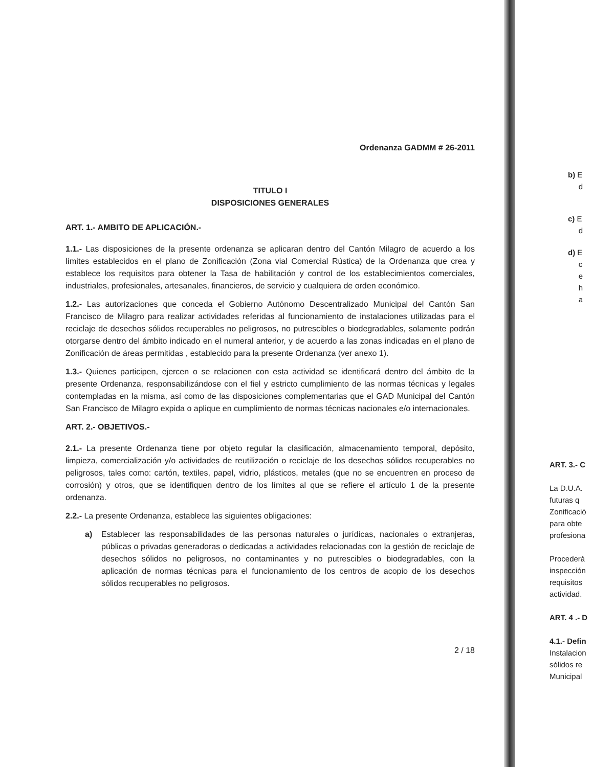Ordenanza GADMM # 26-2011
TITULO I
DISPOSICIONES GENERALES
ART. 1.- AMBITO DE APLICACIÓN.-
1.1.- Las disposiciones de la presente ordenanza se aplicaran dentro del Cantón Milagro de acuerdo a los límites establecidos en el plano de Zonificación (Zona vial Comercial Rústica) de la Ordenanza que crea y establece los requisitos para obtener la Tasa de habilitación y control de los establecimientos comerciales, industriales, profesionales, artesanales, financieros, de servicio y cualquiera de orden económico.
1.2.- Las autorizaciones que conceda el Gobierno Autónomo Descentralizado Municipal del Cantón San Francisco de Milagro para realizar actividades referidas al funcionamiento de instalaciones utilizadas para el reciclaje de desechos sólidos recuperables no peligrosos, no putrescibles o biodegradables, solamente podrán otorgarse dentro del ámbito indicado en el numeral anterior, y de acuerdo a las zonas indicadas en el plano de Zonificación de áreas permitidas , establecido para la presente Ordenanza (ver anexo 1).
1.3.- Quienes participen, ejercen o se relacionen con esta actividad se identificará dentro del ámbito de la presente Ordenanza, responsabilizándose con el fiel y estricto cumplimiento de las normas técnicas y legales contempladas en la misma, así como de las disposiciones complementarias que el GAD Municipal del Cantón San Francisco de Milagro expida o aplique en cumplimiento de normas técnicas nacionales e/o internacionales.
ART. 2.- OBJETIVOS.-
2.1.- La presente Ordenanza tiene por objeto regular la clasificación, almacenamiento temporal, depósito, limpieza, comercialización y/o actividades de reutilización o reciclaje de los desechos sólidos recuperables no peligrosos, tales como: cartón, textiles, papel, vidrio, plásticos, metales (que no se encuentren en proceso de corrosión) y otros, que se identifiquen dentro de los límites al que se refiere el artículo 1 de la presente ordenanza.
2.2.- La presente Ordenanza, establece las siguientes obligaciones:
a) Establecer las responsabilidades de las personas naturales o jurídicas, nacionales o extranjeras, públicas o privadas generadoras o dedicadas a actividades relacionadas con la gestión de reciclaje de desechos sólidos no peligrosos, no contaminantes y no putrescibles o biodegradables, con la aplicación de normas técnicas para el funcionamiento de los centros de acopio de los desechos sólidos recuperables no peligrosos.
2 / 18
b) E
d
c) E
d
d) E
c
e
h
a
ART. 3.- C
La D.U.A.
futuras q
Zonificació
para obte
profesiona
Procederá
inspección
requisitos
actividad.
ART. 4 .- D
4.1.- Defin
Instalacion
sólidos re
Municipal